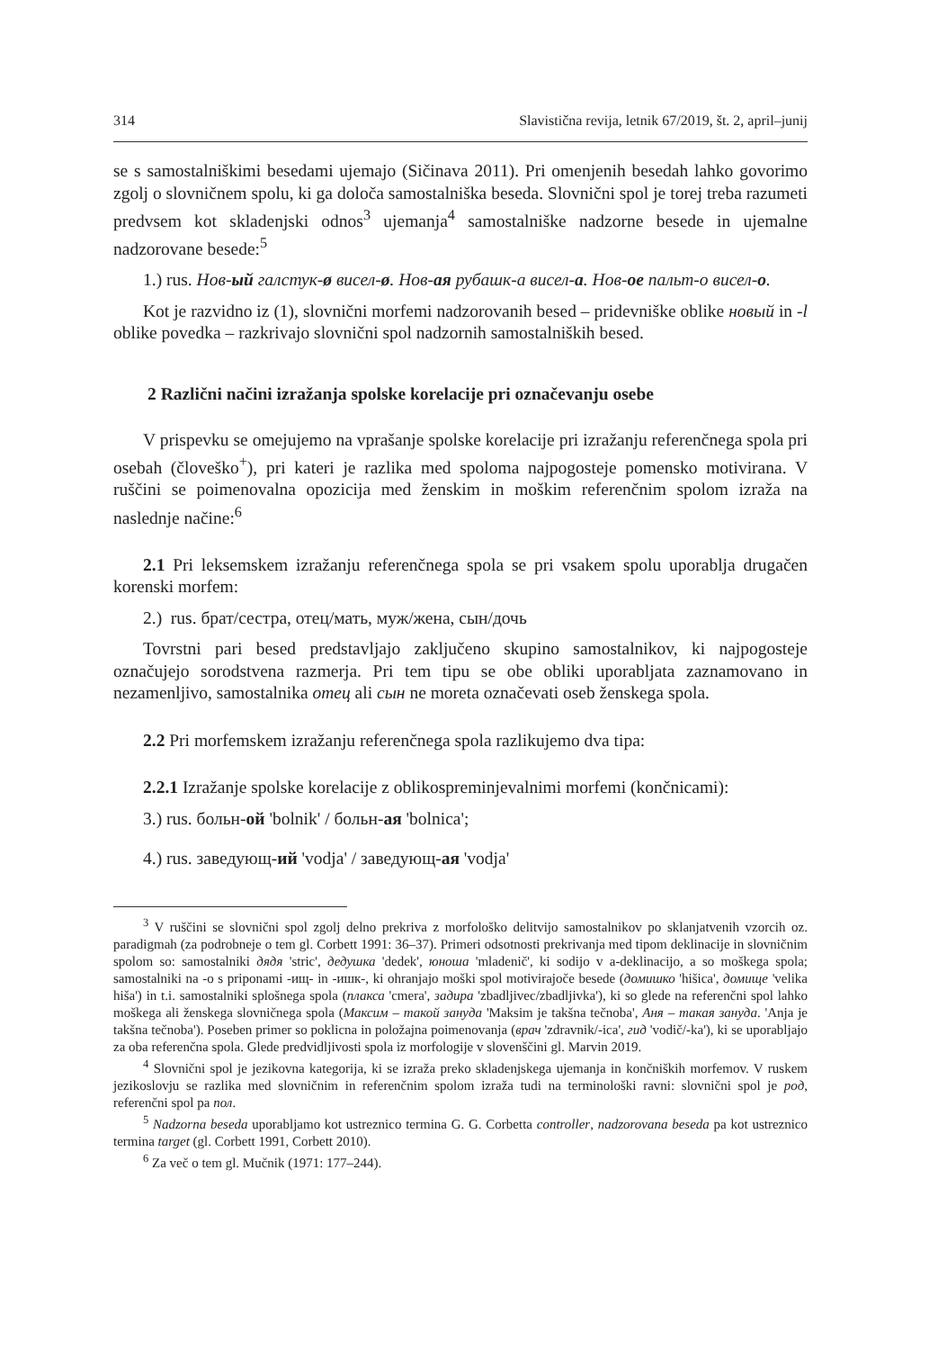314 Slavistična revija, letnik 67/2019, št. 2, april–junij
se s samostalniškimi besedami ujemajo (Sičinava 2011). Pri omenjenih besedah lahko govorimo zgolj o slovničnem spolu, ki ga določa samostalniška beseda. Slovnični spol je torej treba razumeti predvsem kot skladenjski odnos<sup>3</sup> ujemanja<sup>4</sup> samostalniške nadzorne besede in ujemalne nadzorovane besede:<sup>5</sup>
1.) rus. Нов-ый галстук-ø висел-ø. Нов-ая рубашк-а висел-а. Нов-ое пальт-о висел-о.
Kot je razvidno iz (1), slovnični morfemi nadzorovanih besed – pridevniške oblike новый in -l oblike povedka – razkrivajo slovnični spol nadzornih samostalniških besed.
2 Različni načini izražanja spolske korelacije pri označevanju osebe
V prispevku se omejujemo na vprašanje spolske korelacije pri izražanju referenčnega spola pri osebah (človeško<sup>+</sup>), pri kateri je razlika med spoloma najpogosteje pomensko motivirana. V ruščini se poimenovalna opozicija med ženskim in moškim referenčnim spolom izraža na naslednje načine:<sup>6</sup>
2.1 Pri leksemskem izražanju referenčnega spola se pri vsakem spolu uporablja drugačen korenski morfem:
2.) rus. брат/сестра, отец/мать, муж/жена, сын/дочь
Tovrstni pari besed predstavljajo zaključeno skupino samostalnikov, ki najpogosteje označujejo sorodstvena razmerja. Pri tem tipu se obe obliki uporabljata zaznamovano in nezamenljivo, samostalnika отец ali сын ne moreta označevati oseb ženskega spola.
2.2 Pri morfemskem izražanju referenčnega spola razlikujemo dva tipa:
2.2.1 Izražanje spolske korelacije z oblikospreminjevalnimi morfemi (končnicami):
3.) rus. больн-ой 'bolnik' / больн-ая 'bolnica';
4.) rus. заведующ-ий 'vodja' / заведующ-ая 'vodja'
<sup>3</sup> V ruščini se slovnični spol zgolj delno prekriva z morfološko delitvijo samostalnikov po sklanjatvenih vzorcih oz. paradigmah (za podrobneje o tem gl. Corbett 1991: 36–37). Primeri odsotnosti prekrivanja med tipom deklinacije in slovničnim spolom so: samostalniki дядя 'stric', дедушка 'dedek', юноша 'mladenič', ki sodijo v a-deklinacijo, a so moškega spola; samostalniki na -o s priponami -ищ- in -ишк-, ki ohranjajo moški spol motivirajoče besede (домишко 'hišica', домище 'velika hiša') in t.i. samostalniki splošnega spola (плакса 'cmera', задира 'zbadljivec/zbadljivka'), ki so glede na referenčni spol lahko moškega ali ženskega slovničnega spola (Максим – такой зануда 'Maksim je takšna tečnoba', Аня – такая зануда. 'Anja je takšna tečnoba'). Poseben primer so poklicna in položajna poimenovanja (врач 'zdravnik/-ica', гид 'vodič/-ka'), ki se uporabljajo za oba referenčna spola. Glede predvidljivosti spola iz morfologije v slovenščini gl. Marvin 2019.
<sup>4</sup> Slovnični spol je jezikovna kategorija, ki se izraža preko skladenjskega ujemanja in končniških morfemov. V ruskem jezikoslovju se razlika med slovničnim in referenčnim spolom izraža tudi na terminološki ravni: slovnični spol je род, referenčni spol pa пол.
<sup>5</sup> Nadzorna beseda uporabljamo kot ustreznico termina G. G. Corbetta controller, nadzorovana beseda pa kot ustreznico termina target (gl. Corbett 1991, Corbett 2010).
<sup>6</sup> Za več o tem gl. Mučnik (1971: 177–244).